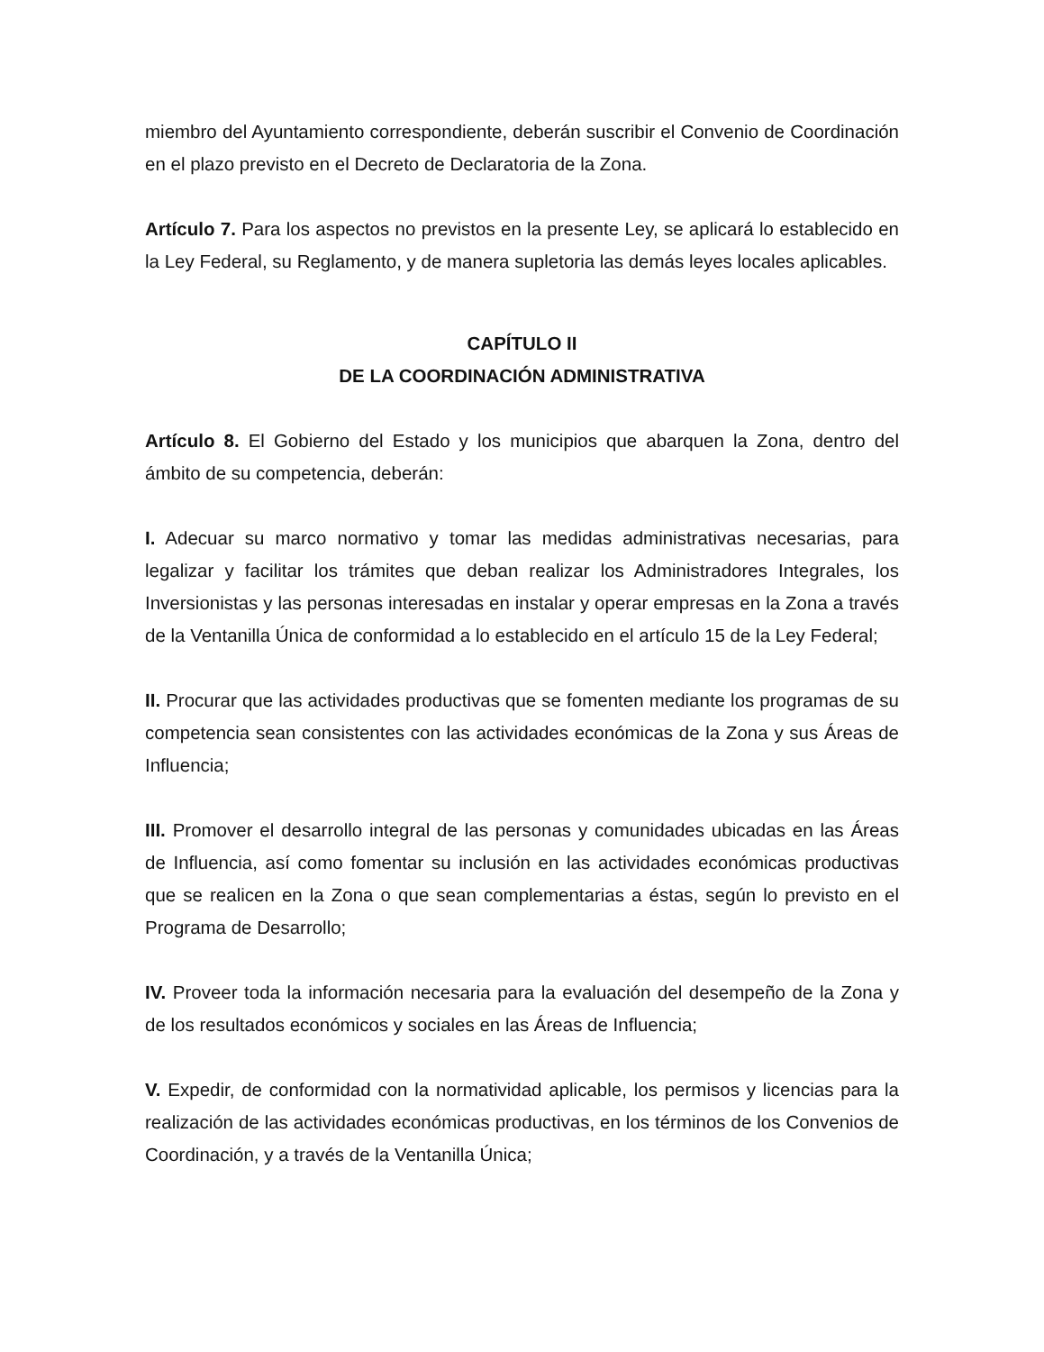miembro del Ayuntamiento correspondiente, deberán suscribir el Convenio de Coordinación en el plazo previsto en el Decreto de Declaratoria de la Zona.
Artículo 7. Para los aspectos no previstos en la presente Ley, se aplicará lo establecido en la Ley Federal, su Reglamento, y de manera supletoria las demás leyes locales aplicables.
CAPÍTULO II
DE LA COORDINACIÓN ADMINISTRATIVA
Artículo 8. El Gobierno del Estado y los municipios que abarquen la Zona, dentro del ámbito de su competencia, deberán:
I. Adecuar su marco normativo y tomar las medidas administrativas necesarias, para legalizar y facilitar los trámites que deban realizar los Administradores Integrales, los Inversionistas y las personas interesadas en instalar y operar empresas en la Zona a través de la Ventanilla Única de conformidad a lo establecido en el artículo 15 de la Ley Federal;
II. Procurar que las actividades productivas que se fomenten mediante los programas de su competencia sean consistentes con las actividades económicas de la Zona y sus Áreas de Influencia;
III. Promover el desarrollo integral de las personas y comunidades ubicadas en las Áreas de Influencia, así como fomentar su inclusión en las actividades económicas productivas que se realicen en la Zona o que sean complementarias a éstas, según lo previsto en el Programa de Desarrollo;
IV. Proveer toda la información necesaria para la evaluación del desempeño de la Zona y de los resultados económicos y sociales en las Áreas de Influencia;
V. Expedir, de conformidad con la normatividad aplicable, los permisos y licencias para la realización de las actividades económicas productivas, en los términos de los Convenios de Coordinación, y a través de la Ventanilla Única;